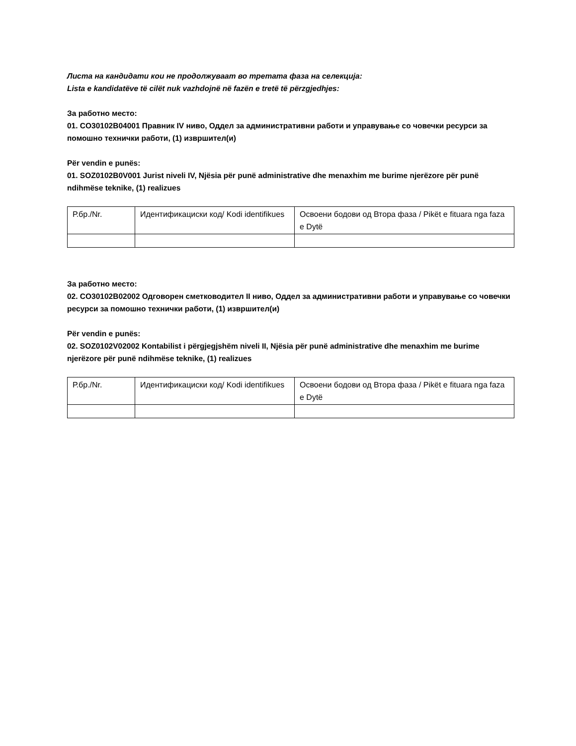Листа на кандидати кои не продолжуваат во третата фаза на селекција:
Lista e kandidatëve të cilët nuk vazhdojnë në fazën e tretë të përzgjedhjes:
За работно место:
01. CO30102B04001 Правник IV ниво, Оддел за административни работи и управување со човечки ресурси за помошно технички работи, (1) извршител(и)
Për vendin e punës:
01. SOZ0102B0V001 Jurist niveli IV, Njësia për punë administrative dhe menaxhim me burime njerëzore për punë ndihmëse teknike, (1) realizues
| Р.бр./Nr. | Идентификациски код/ Kodi identifikues | Освоени бодови од Втора фаза / Pikët e fituara nga faza e Dytë |
За работно место:
02. CO30102B02002 Одговорен сметководител II ниво, Оддел за административни работи и управување со човечки ресурси за помошно технички работи, (1) извршител(и)
Për vendin e punës:
02. SOZ0102V02002 Kontabilist i përgjegjshëm niveli II, Njësia për punë administrative dhe menaxhim me burime njerëzore për punë ndihmëse teknike, (1) realizues
| Р.бр./Nr. | Идентификациски код/ Kodi identifikues | Освоени бодови од Втора фаза / Pikët e fituara nga faza e Dytë |